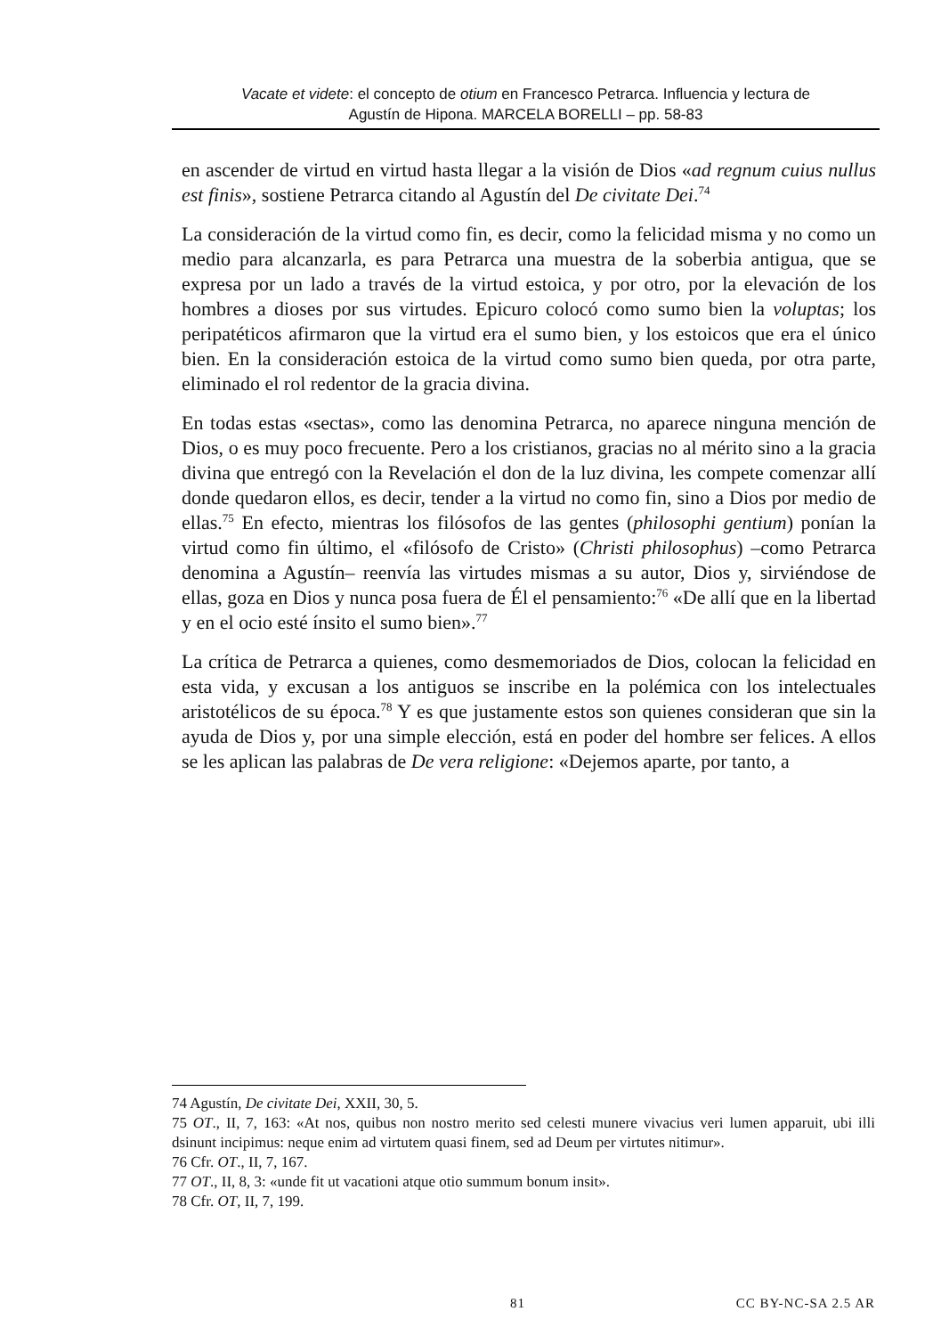Vacate et videte: el concepto de otium en Francesco Petrarca. Influencia y lectura de
Agustín de Hipona. MARCELA BORELLI – pp. 58-83
en ascender de virtud en virtud hasta llegar a la visión de Dios «ad regnum cuius nullus est finis», sostiene Petrarca citando al Agustín del De civitate Dei.<sup>74</sup>
La consideración de la virtud como fin, es decir, como la felicidad misma y no como un medio para alcanzarla, es para Petrarca una muestra de la soberbia antigua, que se expresa por un lado a través de la virtud estoica, y por otro, por la elevación de los hombres a dioses por sus virtudes. Epicuro colocó como sumo bien la voluptas; los peripatéticos afirmaron que la virtud era el sumo bien, y los estoicos que era el único bien. En la consideración estoica de la virtud como sumo bien queda, por otra parte, eliminado el rol redentor de la gracia divina.
En todas estas «sectas», como las denomina Petrarca, no aparece ninguna mención de Dios, o es muy poco frecuente. Pero a los cristianos, gracias no al mérito sino a la gracia divina que entregó con la Revelación el don de la luz divina, les compete comenzar allí donde quedaron ellos, es decir, tender a la virtud no como fin, sino a Dios por medio de ellas.<sup>75</sup> En efecto, mientras los filósofos de las gentes (philosophi gentium) ponían la virtud como fin último, el «filósofo de Cristo» (Christi philosophus) –como Petrarca denomina a Agustín– reenvía las virtudes mismas a su autor, Dios y, sirviéndose de ellas, goza en Dios y nunca posa fuera de Él el pensamiento:<sup>76</sup> «De allí que en la libertad y en el ocio esté ínsito el sumo bien».<sup>77</sup>
La crítica de Petrarca a quienes, como desmemoriados de Dios, colocan la felicidad en esta vida, y excusan a los antiguos se inscribe en la polémica con los intelectuales aristotélicos de su época.<sup>78</sup> Y es que justamente estos son quienes consideran que sin la ayuda de Dios y, por una simple elección, está en poder del hombre ser felices. A ellos se les aplican las palabras de De vera religione: «Dejemos aparte, por tanto, a
74 Agustín, De civitate Dei, XXII, 30, 5.
75 OT., II, 7, 163: «At nos, quibus non nostro merito sed celesti munere vivacius veri lumen apparuit, ubi illi dsinunt incipimus: neque enim ad virtutem quasi finem, sed ad Deum per virtutes nitimur».
76 Cfr. OT., II, 7, 167.
77 OT., II, 8, 3: «unde fit ut vacationi atque otio summum bonum insit».
78 Cfr. OT, II, 7, 199.
81 CC BY-NC-SA 2.5 AR